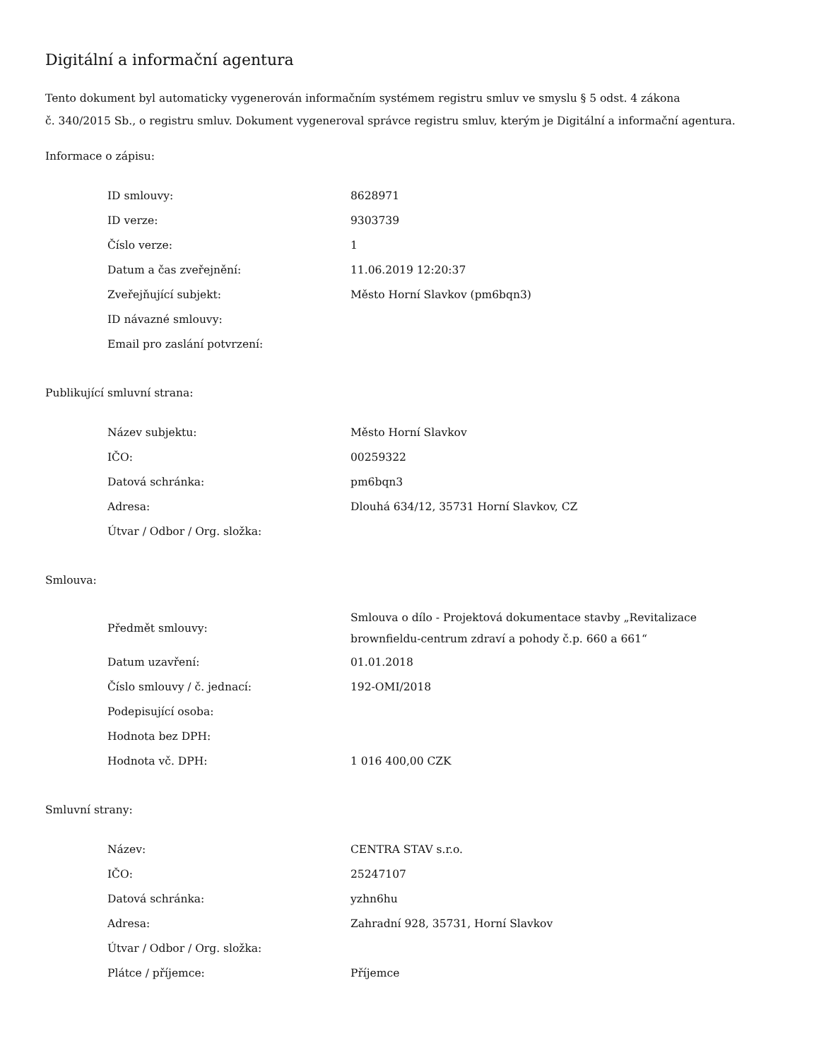Digitální a informační agentura
Tento dokument byl automaticky vygenerován informačním systémem registru smluv ve smyslu § 5 odst. 4 zákona
č. 340/2015 Sb., o registru smluv. Dokument vygeneroval správce registru smluv, kterým je Digitální a informační agentura.
Informace o zápisu:
| ID smlouvy: | 8628971 |
| ID verze: | 9303739 |
| Číslo verze: | 1 |
| Datum a čas zveřejnění: | 11.06.2019 12:20:37 |
| Zveřejňující subjekt: | Město Horní Slavkov (pm6bqn3) |
| ID návazné smlouvy: | |
| Email pro zaslání potvrzení: | |
Publikující smluvní strana:
| Název subjektu: | Město Horní Slavkov |
| IČO: | 00259322 |
| Datová schránka: | pm6bqn3 |
| Adresa: | Dlouhá 634/12, 35731 Horní Slavkov, CZ |
| Útvar / Odbor / Org. složka: | |
Smlouva:
| Předmět smlouvy: | Smlouva o dílo - Projektová dokumentace stavby „Revitalizace brownfieldu-centrum zdraví a pohody č.p. 660 a 661“ |
| Datum uzavření: | 01.01.2018 |
| Číslo smlouvy / č. jednací: | 192-OMI/2018 |
| Podepisující osoba: | |
| Hodnota bez DPH: | |
| Hodnota vč. DPH: | 1 016 400,00 CZK |
Smluvní strany:
| Název: | CENTRA STAV s.r.o. |
| IČO: | 25247107 |
| Datová schránka: | yzhn6hu |
| Adresa: | Zahradní 928, 35731, Horní Slavkov |
| Útvar / Odbor / Org. složka: | |
| Plátce / příjemce: | Příjemce |